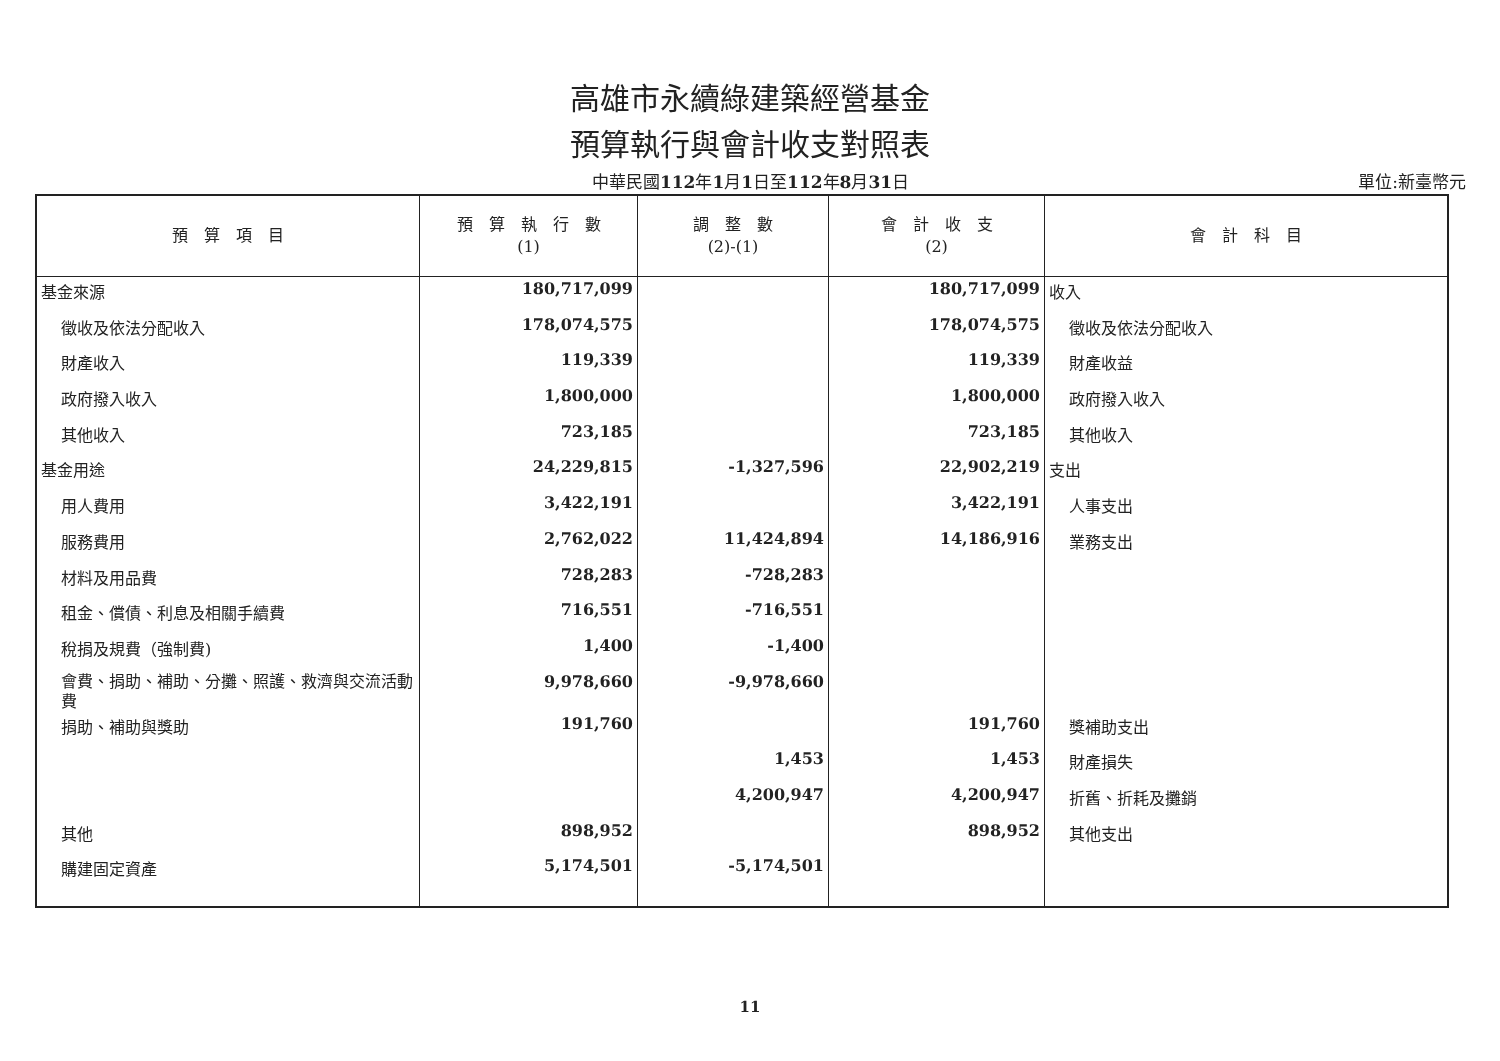高雄市永續綠建築經營基金
預算執行與會計收支對照表
中華民國112年1月1日至112年8月31日
單位:新臺幣元
| 預 算 項 目 | 預 算 執 行 數 (1) | 調 整 數 (2)-(1) | 會 計 收 支 (2) | 會 計 科 目 |
| --- | --- | --- | --- | --- |
| 基金來源 | 180,717,099 | | 180,717,099 | 收入 |
| 徵收及依法分配收入 | 178,074,575 | | 178,074,575 | 徵收及依法分配收入 |
| 財產收入 | 119,339 | | 119,339 | 財產收益 |
| 政府撥入收入 | 1,800,000 | | 1,800,000 | 政府撥入收入 |
| 其他收入 | 723,185 | | 723,185 | 其他收入 |
| 基金用途 | 24,229,815 | -1,327,596 | 22,902,219 | 支出 |
| 用人費用 | 3,422,191 | | 3,422,191 | 人事支出 |
| 服務費用 | 2,762,022 | 11,424,894 | 14,186,916 | 業務支出 |
| 材料及用品費 | 728,283 | -728,283 | | |
| 租金、償債、利息及相關手續費 | 716,551 | -716,551 | | |
| 稅捐及規費（強制費) | 1,400 | -1,400 | | |
| 會費、捐助、補助、分攤、照護、救濟與交流活動費 | 9,978,660 | -9,978,660 | | |
| 捐助、補助與獎助 | 191,760 | | 191,760 | 獎補助支出 |
| | | 1,453 | 1,453 | 財產損失 |
| | | 4,200,947 | 4,200,947 | 折舊、折耗及攤銷 |
| 其他 | 898,952 | | 898,952 | 其他支出 |
| 購建固定資產 | 5,174,501 | -5,174,501 | | |
11